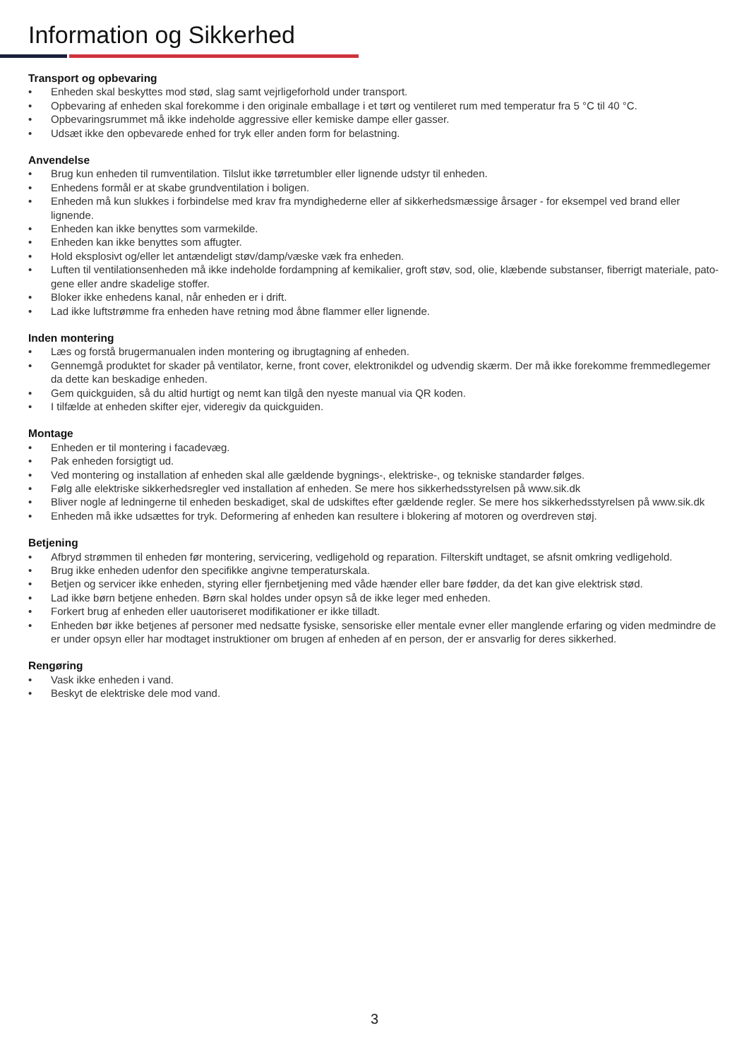Information og Sikkerhed
Transport og opbevaring
• Enheden skal beskyttes mod stød, slag samt vejrligeforhold under transport.
• Opbevaring af enheden skal forekomme i den originale emballage i et tørt og ventileret rum med temperatur fra 5 °C til 40 °C.
• Opbevaringsrummet må ikke indeholde aggressive eller kemiske dampe eller gasser.
• Udsæt ikke den opbevarede enhed for tryk eller anden form for belastning.
Anvendelse
• Brug kun enheden til rumventilation. Tilslut ikke tørretumbler eller lignende udstyr til enheden.
• Enhedens formål er at skabe grundventilation i boligen.
• Enheden må kun slukkes i forbindelse med krav fra myndighederne eller af sikkerhedsmæssige årsager - for eksempel ved brand eller lignende.
• Enheden kan ikke benyttes som varmekilde.
• Enheden kan ikke benyttes som affugter.
• Hold eksplosivt og/eller let antændeligt støv/damp/væske væk fra enheden.
• Luften til ventilationsenheden må ikke indeholde fordampning af kemikalier, groft støv, sod, olie, klæbende substanser, fiberrigt materiale, pato-gene eller andre skadelige stoffer.
• Bloker ikke enhedens kanal, når enheden er i drift.
• Lad ikke luftstrømme fra enheden have retning mod åbne flammer eller lignende.
Inden montering
• Læs og forstå brugermanualen inden montering og ibrugtagning af enheden.
• Gennemgå produktet for skader på ventilator, kerne, front cover, elektronikdel og udvendig skærm. Der må ikke forekomme fremmedlegemer da dette kan beskadige enheden.
• Gem quickguiden, så du altid hurtigt og nemt kan tilgå den nyeste manual via QR koden.
• I tilfælde at enheden skifter ejer, videregiv da quickguiden.
Montage
• Enheden er til montering i facadevæg.
• Pak enheden forsigtigt ud.
• Ved montering og installation af enheden skal alle gældende bygnings-, elektriske-, og tekniske standarder følges.
• Følg alle elektriske sikkerhedsregler ved installation af enheden. Se mere hos sikkerhedsstyrelsen på www.sik.dk
• Bliver nogle af ledningerne til enheden beskadiget, skal de udskiftes efter gældende regler. Se mere hos sikkerhedsstyrelsen på www.sik.dk
• Enheden må ikke udsættes for tryk. Deformering af enheden kan resultere i blokering af motoren og overdreven støj.
Betjening
• Afbryd strømmen til enheden før montering, servicering, vedligehold og reparation. Filterskift undtaget, se afsnit omkring vedligehold.
• Brug ikke enheden udenfor den specifikke angivne temperaturskala.
• Betjen og servicer ikke enheden, styring eller fjernbetjening med våde hænder eller bare fødder, da det kan give elektrisk stød.
• Lad ikke børn betjene enheden. Børn skal holdes under opsyn så de ikke leger med enheden.
• Forkert brug af enheden eller uautoriseret modifikationer er ikke tilladt.
• Enheden bør ikke betjenes af personer med nedsatte fysiske, sensoriske eller mentale evner eller manglende erfaring og viden medmindre de er under opsyn eller har modtaget instruktioner om brugen af enheden af en person, der er ansvarlig for deres sikkerhed.
Rengøring
• Vask ikke enheden i vand.
• Beskyt de elektriske dele mod vand.
3